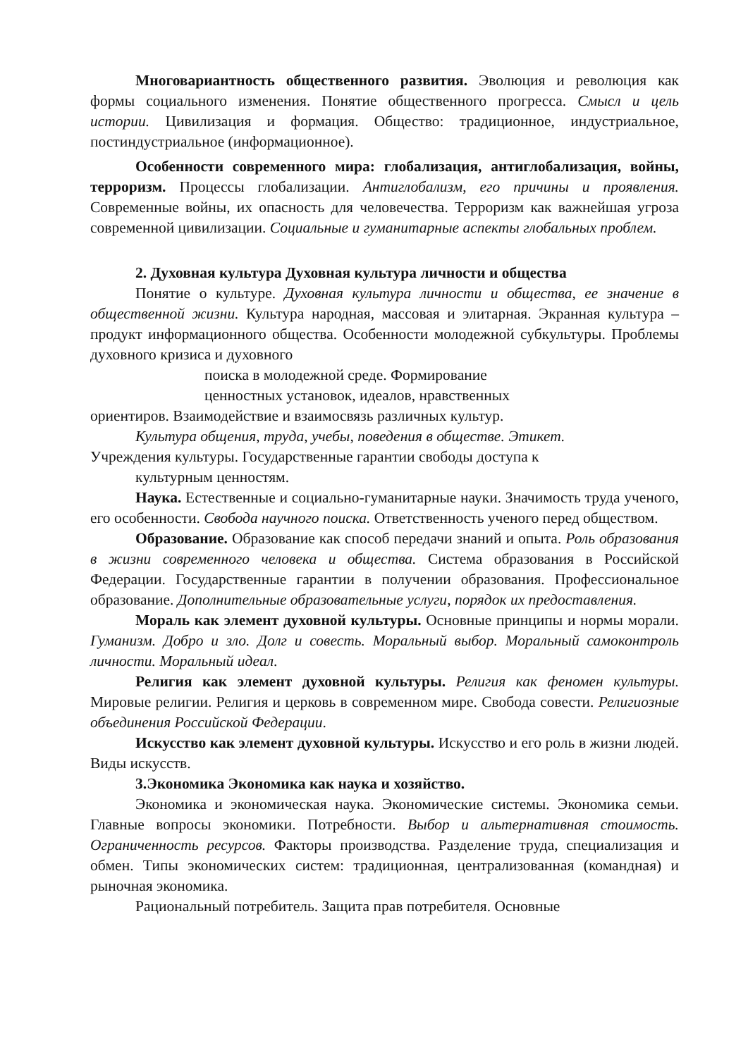Многовариантность общественного развития. Эволюция и революция как формы социального изменения. Понятие общественного прогресса. Смысл и цель истории. Цивилизация и формация. Общество: традиционное, индустриальное, постиндустриальное (информационное).
Особенности современного мира: глобализация, антиглобализация, войны, терроризм. Процессы глобализации. Антиглобализм, его причины и проявления. Современные войны, их опасность для человечества. Терроризм как важнейшая угроза современной цивилизации. Социальные и гуманитарные аспекты глобальных проблем.
2. Духовная культура Духовная культура личности и общества
Понятие о культуре. Духовная культура личности и общества, ее значение в общественной жизни. Культура народная, массовая и элитарная. Экранная культура – продукт информационного общества. Особенности молодежной субкультуры. Проблемы духовного кризиса и духовного
поиска в молодежной среде. Формирование
ценностных установок, идеалов, нравственных
ориентиров. Взаимодействие и взаимосвязь различных культур.
Культура общения, труда, учебы, поведения в обществе. Этикет.
Учреждения культуры. Государственные гарантии свободы доступа к
культурным ценностям.
Наука. Естественные и социально-гуманитарные науки. Значимость труда ученого, его особенности. Свобода научного поиска. Ответственность ученого перед обществом.
Образование. Образование как способ передачи знаний и опыта. Роль образования в жизни современного человека и общества. Система образования в Российской Федерации. Государственные гарантии в получении образования. Профессиональное образование. Дополнительные образовательные услуги, порядок их предоставления.
Мораль как элемент духовной культуры. Основные принципы и нормы морали. Гуманизм. Добро и зло. Долг и совесть. Моральный выбор. Моральный самоконтроль личности. Моральный идеал.
Религия как элемент духовной культуры. Религия как феномен культуры. Мировые религии. Религия и церковь в современном мире. Свобода совести. Религиозные объединения Российской Федерации.
Искусство как элемент духовной культуры. Искусство и его роль в жизни людей. Виды искусств.
3.Экономика Экономика как наука и хозяйство.
Экономика и экономическая наука. Экономические системы. Экономика семьи. Главные вопросы экономики. Потребности. Выбор и альтернативная стоимость. Ограниченность ресурсов. Факторы производства. Разделение труда, специализация и обмен. Типы экономических систем: традиционная, централизованная (командная) и рыночная экономика.
Рациональный потребитель. Защита прав потребителя. Основные